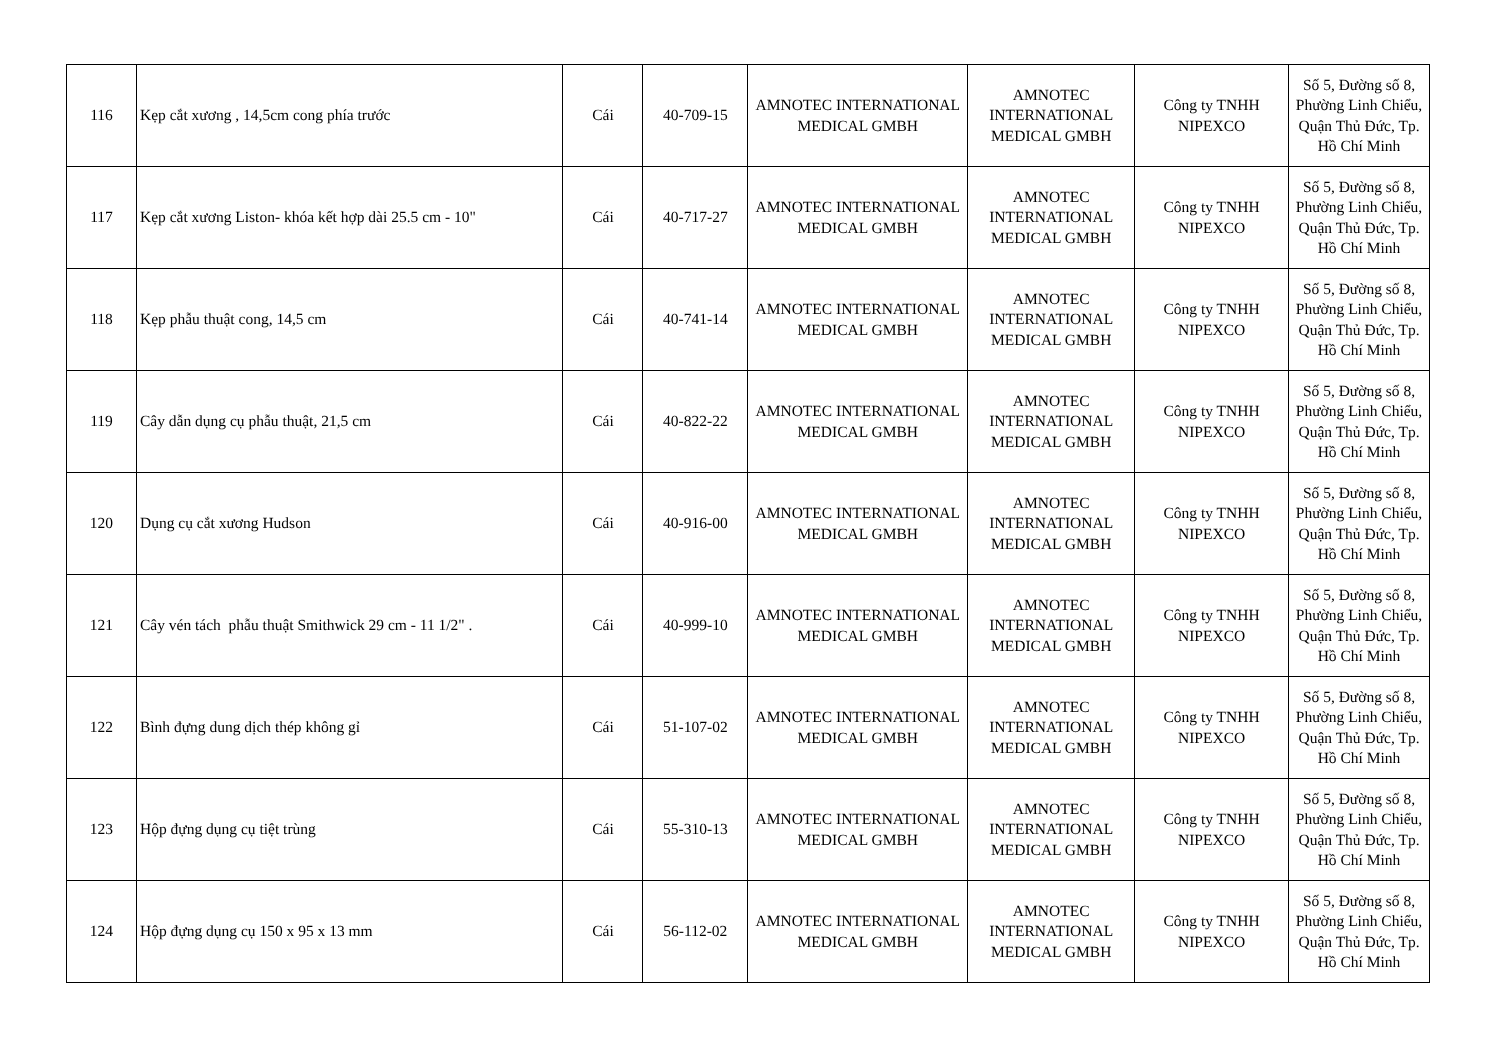| 116 | Kẹp cắt xương , 14,5cm cong phía trước | Cái | 40-709-15 | AMNOTEC INTERNATIONAL MEDICAL GMBH | AMNOTEC INTERNATIONAL MEDICAL GMBH | Công ty TNHH NIPEXCO | Số 5, Đường số 8, Phường Linh Chiểu, Quận Thủ Đức, Tp. Hồ Chí Minh |
| 117 | Kẹp cắt xương Liston- khóa kết hợp dài 25.5 cm - 10" | Cái | 40-717-27 | AMNOTEC INTERNATIONAL MEDICAL GMBH | AMNOTEC INTERNATIONAL MEDICAL GMBH | Công ty TNHH NIPEXCO | Số 5, Đường số 8, Phường Linh Chiểu, Quận Thủ Đức, Tp. Hồ Chí Minh |
| 118 | Kẹp phẫu thuật cong, 14,5 cm | Cái | 40-741-14 | AMNOTEC INTERNATIONAL MEDICAL GMBH | AMNOTEC INTERNATIONAL MEDICAL GMBH | Công ty TNHH NIPEXCO | Số 5, Đường số 8, Phường Linh Chiểu, Quận Thủ Đức, Tp. Hồ Chí Minh |
| 119 | Cây dẫn dụng cụ phẫu thuật, 21,5 cm | Cái | 40-822-22 | AMNOTEC INTERNATIONAL MEDICAL GMBH | AMNOTEC INTERNATIONAL MEDICAL GMBH | Công ty TNHH NIPEXCO | Số 5, Đường số 8, Phường Linh Chiểu, Quận Thủ Đức, Tp. Hồ Chí Minh |
| 120 | Dụng cụ cắt xương Hudson | Cái | 40-916-00 | AMNOTEC INTERNATIONAL MEDICAL GMBH | AMNOTEC INTERNATIONAL MEDICAL GMBH | Công ty TNHH NIPEXCO | Số 5, Đường số 8, Phường Linh Chiểu, Quận Thủ Đức, Tp. Hồ Chí Minh |
| 121 | Cây vén tách phẫu thuật Smithwick 29 cm - 11 1/2" . | Cái | 40-999-10 | AMNOTEC INTERNATIONAL MEDICAL GMBH | AMNOTEC INTERNATIONAL MEDICAL GMBH | Công ty TNHH NIPEXCO | Số 5, Đường số 8, Phường Linh Chiểu, Quận Thủ Đức, Tp. Hồ Chí Minh |
| 122 | Bình đựng dung dịch thép không gỉ | Cái | 51-107-02 | AMNOTEC INTERNATIONAL MEDICAL GMBH | AMNOTEC INTERNATIONAL MEDICAL GMBH | Công ty TNHH NIPEXCO | Số 5, Đường số 8, Phường Linh Chiểu, Quận Thủ Đức, Tp. Hồ Chí Minh |
| 123 | Hộp đựng dụng cụ tiệt trùng | Cái | 55-310-13 | AMNOTEC INTERNATIONAL MEDICAL GMBH | AMNOTEC INTERNATIONAL MEDICAL GMBH | Công ty TNHH NIPEXCO | Số 5, Đường số 8, Phường Linh Chiểu, Quận Thủ Đức, Tp. Hồ Chí Minh |
| 124 | Hộp đựng dụng cụ 150 x 95 x 13 mm | Cái | 56-112-02 | AMNOTEC INTERNATIONAL MEDICAL GMBH | AMNOTEC INTERNATIONAL MEDICAL GMBH | Công ty TNHH NIPEXCO | Số 5, Đường số 8, Phường Linh Chiểu, Quận Thủ Đức, Tp. Hồ Chí Minh |